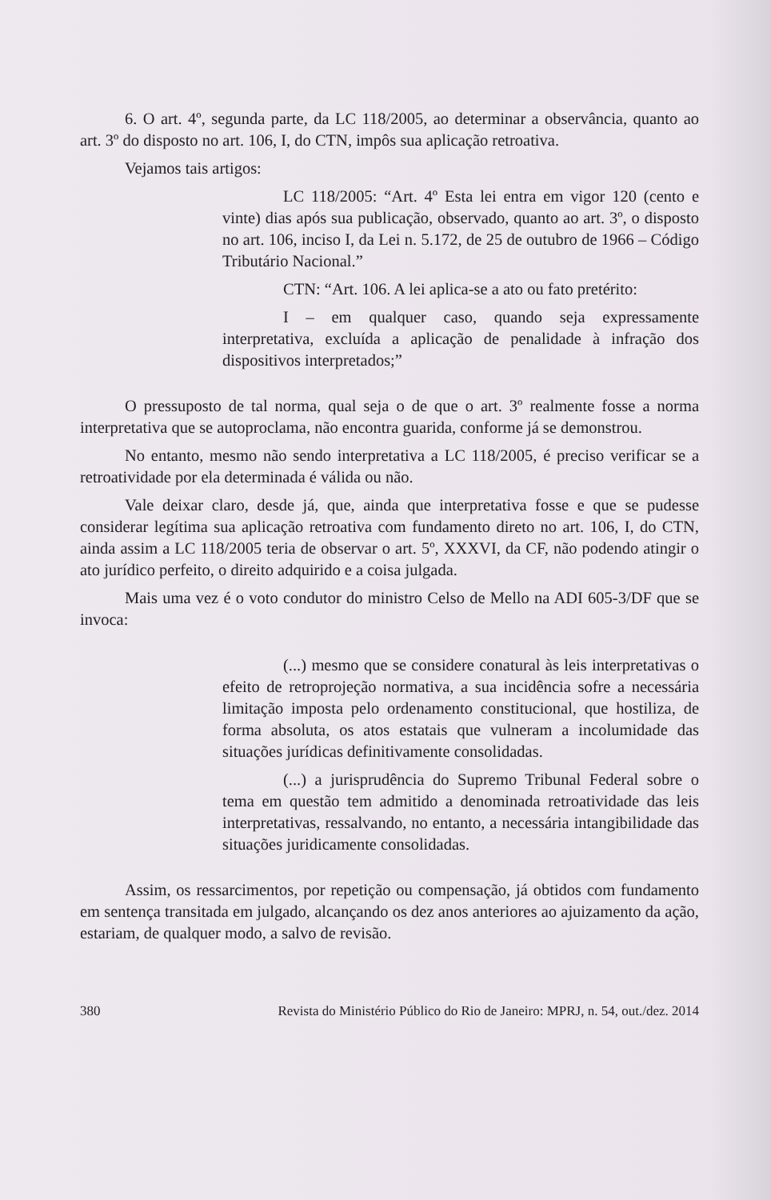6. O art. 4º, segunda parte, da LC 118/2005, ao determinar a observância, quanto ao art. 3º do disposto no art. 106, I, do CTN, impôs sua aplicação retroativa.
Vejamos tais artigos:
LC 118/2005: “Art. 4º Esta lei entra em vigor 120 (cento e vinte) dias após sua publicação, observado, quanto ao art. 3º, o disposto no art. 106, inciso I, da Lei n. 5.172, de 25 de outubro de 1966 – Código Tributário Nacional.”
CTN: “Art. 106. A lei aplica-se a ato ou fato pretérito:
I – em qualquer caso, quando seja expressamente interpretativa, excluída a aplicação de penalidade à infração dos dispositivos interpretados;”
O pressuposto de tal norma, qual seja o de que o art. 3º realmente fosse a norma interpretativa que se autoproclama, não encontra guarida, conforme já se demonstrou.
No entanto, mesmo não sendo interpretativa a LC 118/2005, é preciso verificar se a retroatividade por ela determinada é válida ou não.
Vale deixar claro, desde já, que, ainda que interpretativa fosse e que se pudesse considerar legítima sua aplicação retroativa com fundamento direto no art. 106, I, do CTN, ainda assim a LC 118/2005 teria de observar o art. 5º, XXXVI, da CF, não podendo atingir o ato jurídico perfeito, o direito adquirido e a coisa julgada.
Mais uma vez é o voto condutor do ministro Celso de Mello na ADI 605-3/DF que se invoca:
(...) mesmo que se considere conatural às leis interpretativas o efeito de retroprojeção normativa, a sua incidência sofre a necessária limitação imposta pelo ordenamento constitucional, que hostiliza, de forma absoluta, os atos estatais que vulneram a incolumidade das situações jurídicas definitivamente consolidadas.
(...) a jurisprudência do Supremo Tribunal Federal sobre o tema em questão tem admitido a denominada retroatividade das leis interpretativas, ressalvando, no entanto, a necessária intangibilidade das situações juridicamente consolidadas.
Assim, os ressarcimentos, por repetição ou compensação, já obtidos com fundamento em sentença transitada em julgado, alcançando os dez anos anteriores ao ajuizamento da ação, estariam, de qualquer modo, a salvo de revisão.
380 Revista do Ministério Público do Rio de Janeiro: MPRJ, n. 54, out./dez. 2014